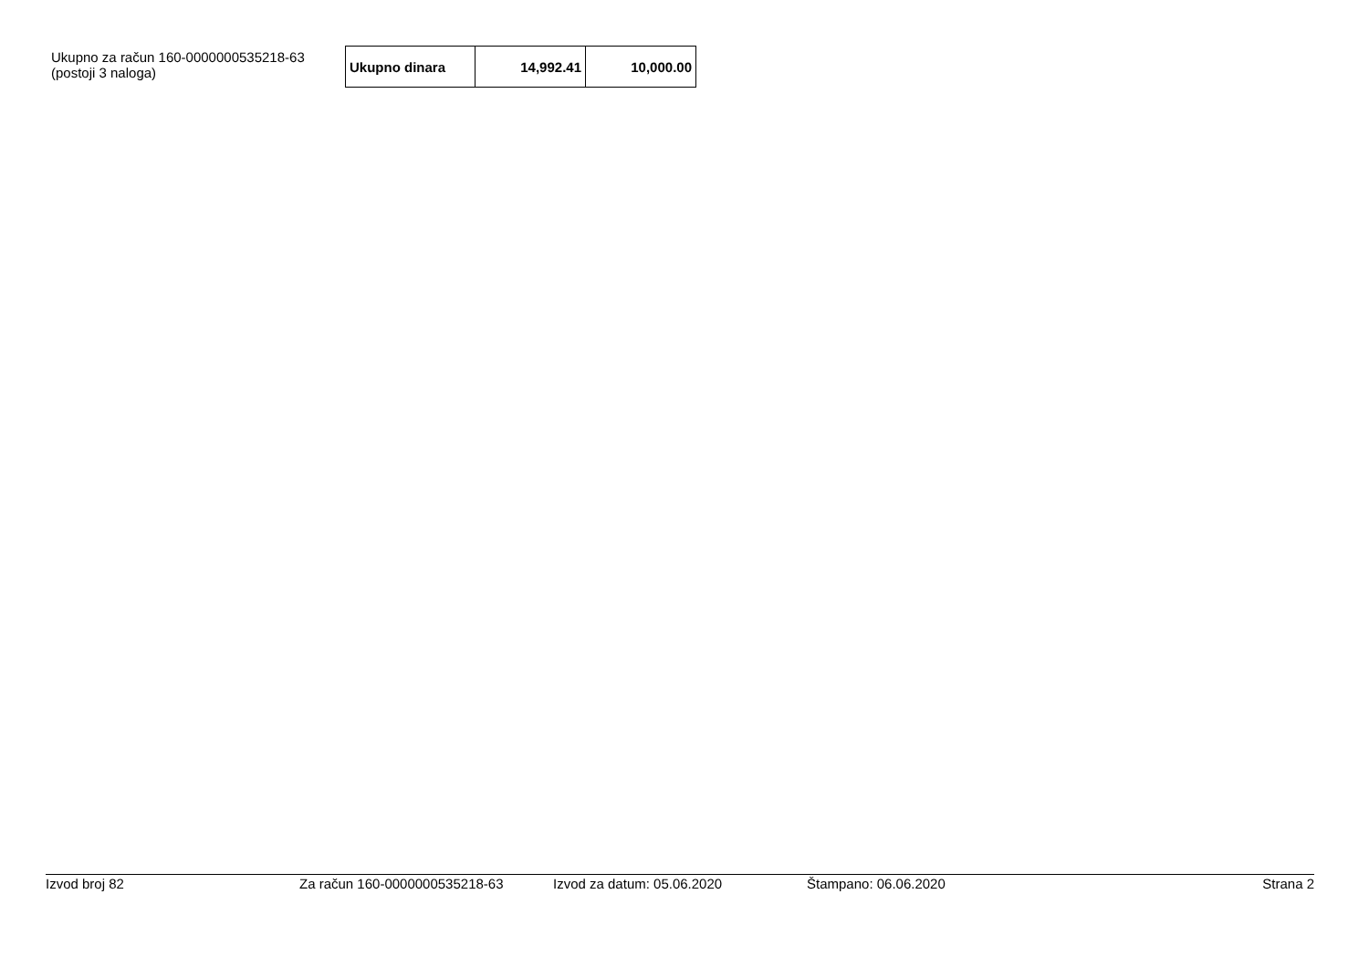Ukupno za račun 160-0000000535218-63
(postoji 3 naloga)
| Ukupno dinara | 14,992.41 | 10,000.00 |
Izvod broj 82 Za račun 160-0000000535218-63 Izvod za datum: 05.06.2020 Štampano: 06.06.2020 Strana 2